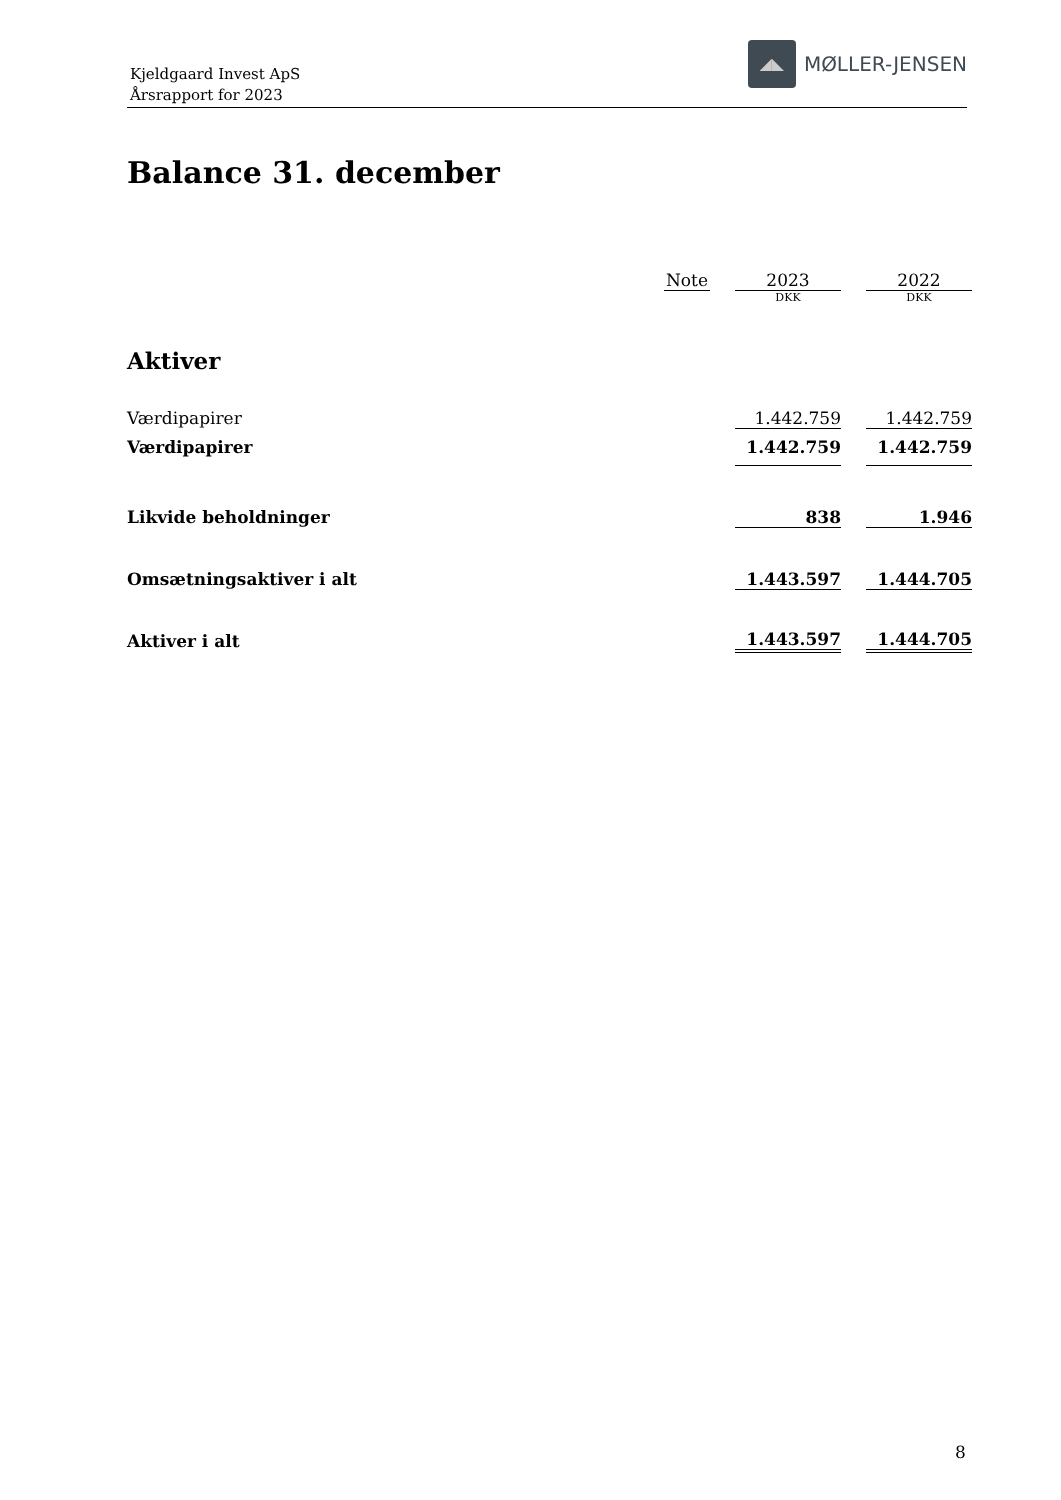Kjeldgaard Invest ApS
Årsrapport for 2023
◢◣
MØLLER-JENSEN
Balance 31. december
| | Note | | 2023 | | 2022 |
| | | | DKK | | DKK |
| Aktiver | | | | | |
| Værdipapirer | | | 1.442.759 | | 1.442.759 |
| Værdipapirer | | | 1.442.759 | | 1.442.759 |
| Likvide beholdninger | | | 838 | | 1.946 |
| Omsætningsaktiver i alt | | | 1.443.597 | | 1.444.705 |
| Aktiver i alt | | | 1.443.597 | | 1.444.705 |
8